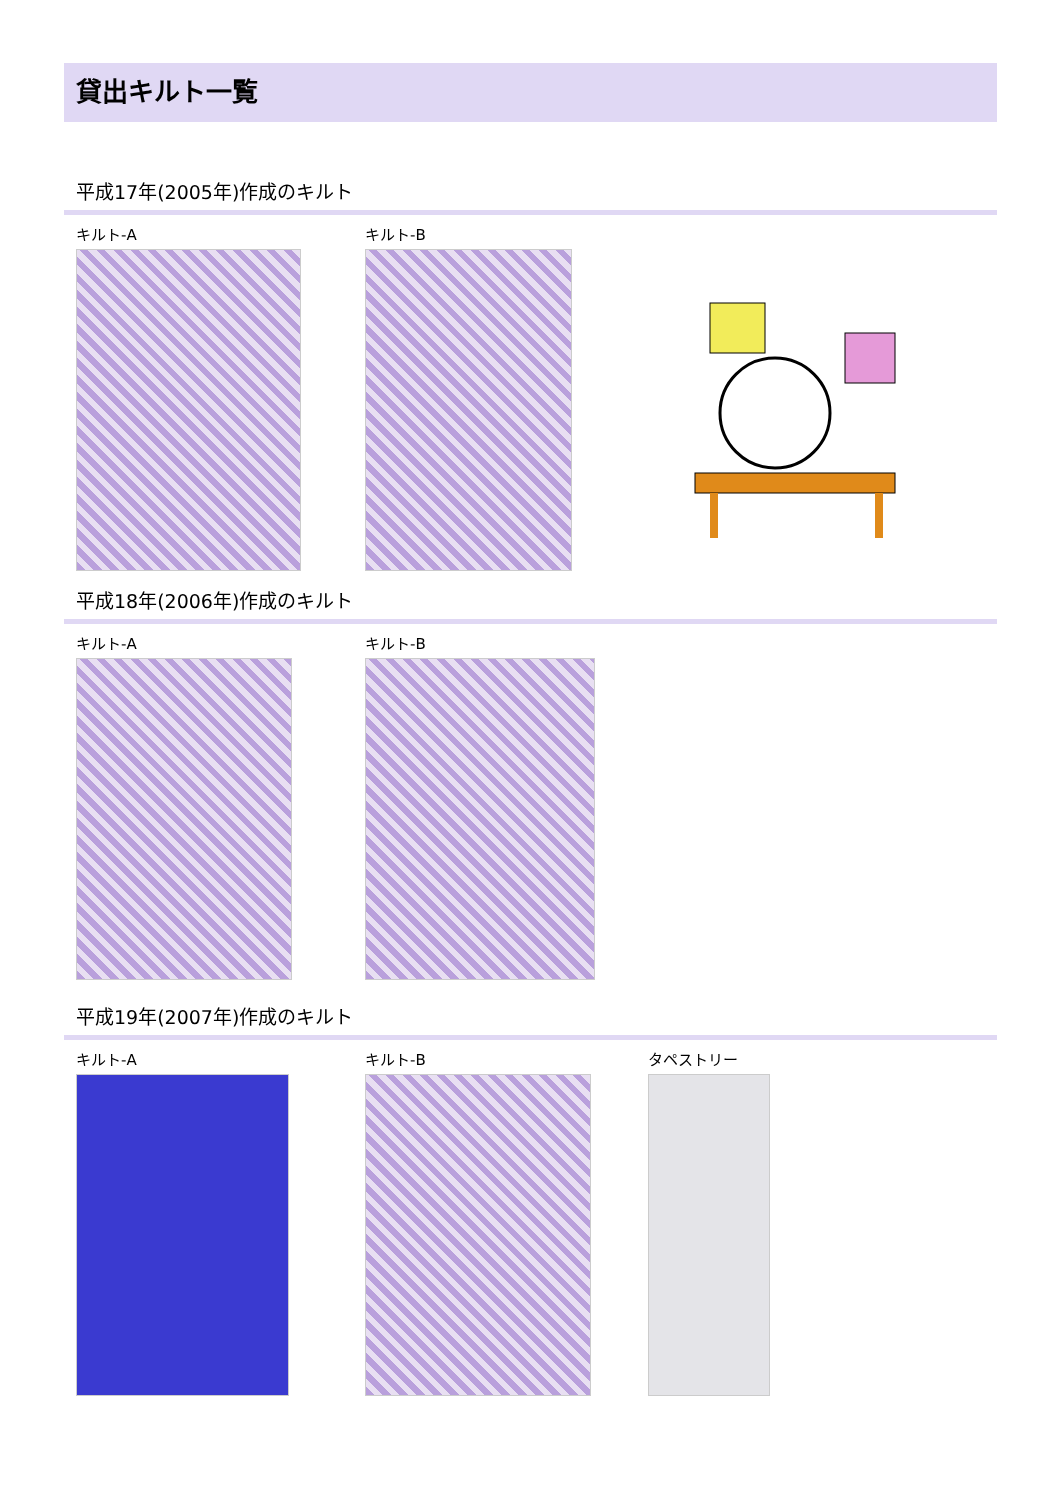貸出キルト一覧
平成17年(2005年)作成のキルト
キルト-A キルト-B
平成18年(2006年)作成のキルト
キルト-A キルト-B
平成19年(2007年)作成のキルト
キルト-A キルト-B タペストリー